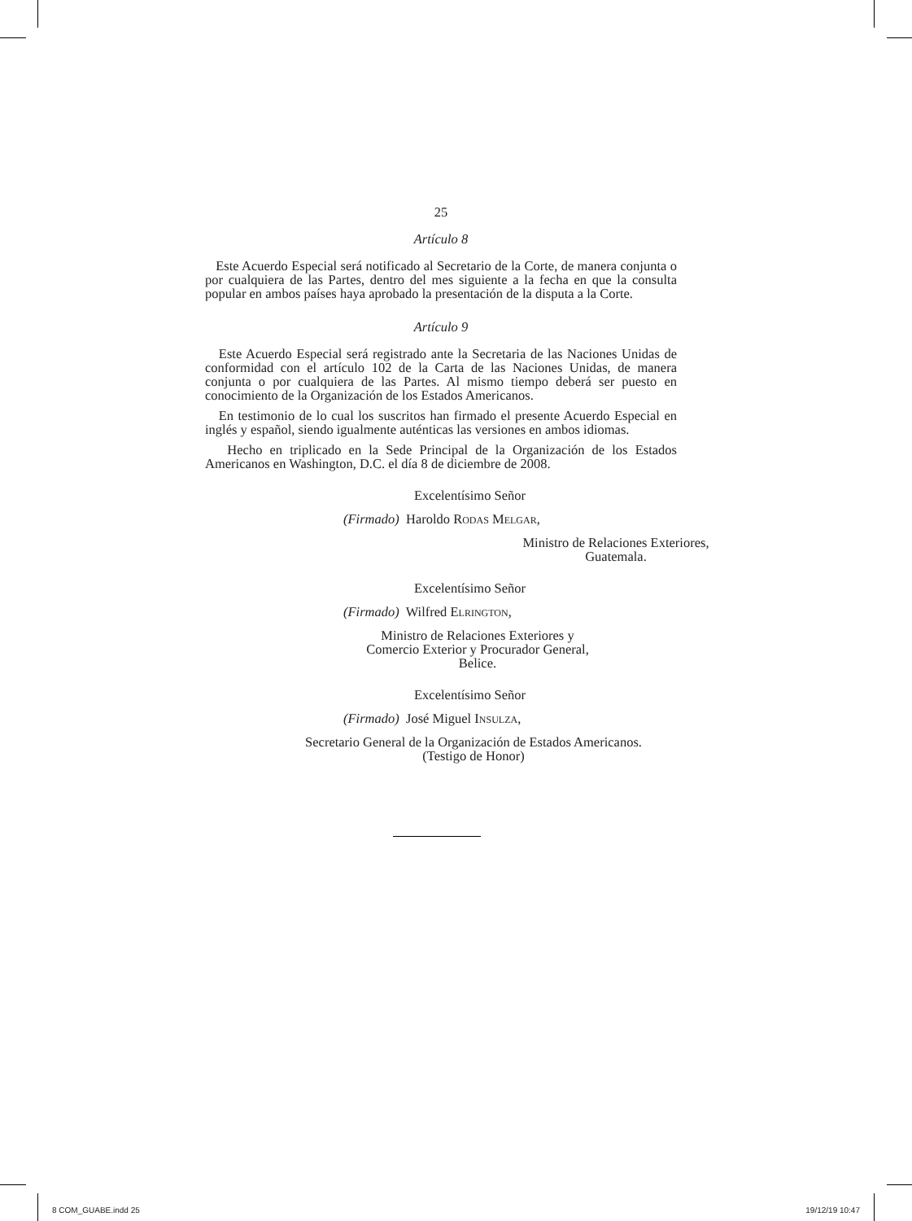25
Artículo 8
Este Acuerdo Especial será notificado al Secretario de la Corte, de manera conjunta o por cualquiera de las Partes, dentro del mes siguiente a la fecha en que la consulta popular en ambos países haya aprobado la presentación de la disputa a la Corte.
Artículo 9
Este Acuerdo Especial será registrado ante la Secretaria de las Naciones Unidas de conformidad con el artículo 102 de la Carta de las Naciones Unidas, de manera conjunta o por cualquiera de las Partes. Al mismo tiempo deberá ser puesto en conocimiento de la Organización de los Estados Americanos.
En testimonio de lo cual los suscritos han firmado el presente Acuerdo Especial en inglés y español, siendo igualmente auténticas las versiones en ambos idiomas.
Hecho en triplicado en la Sede Principal de la Organización de los Estados Americanos en Washington, D.C. el día 8 de diciembre de 2008.
Excelentísimo Señor
(Firmado) Haroldo Rodas Melgar,
Ministro de Relaciones Exteriores,
Guatemala.
Excelentísimo Señor
(Firmado) Wilfred Elrington,
Ministro de Relaciones Exteriores y
Comercio Exterior y Procurador General,
Belice.
Excelentísimo Señor
(Firmado) José Miguel Insulza,
Secretario General de la Organización de Estados Americanos.
(Testigo de Honor)
8 COM_GUABE.indd 25 19/12/19 10:47